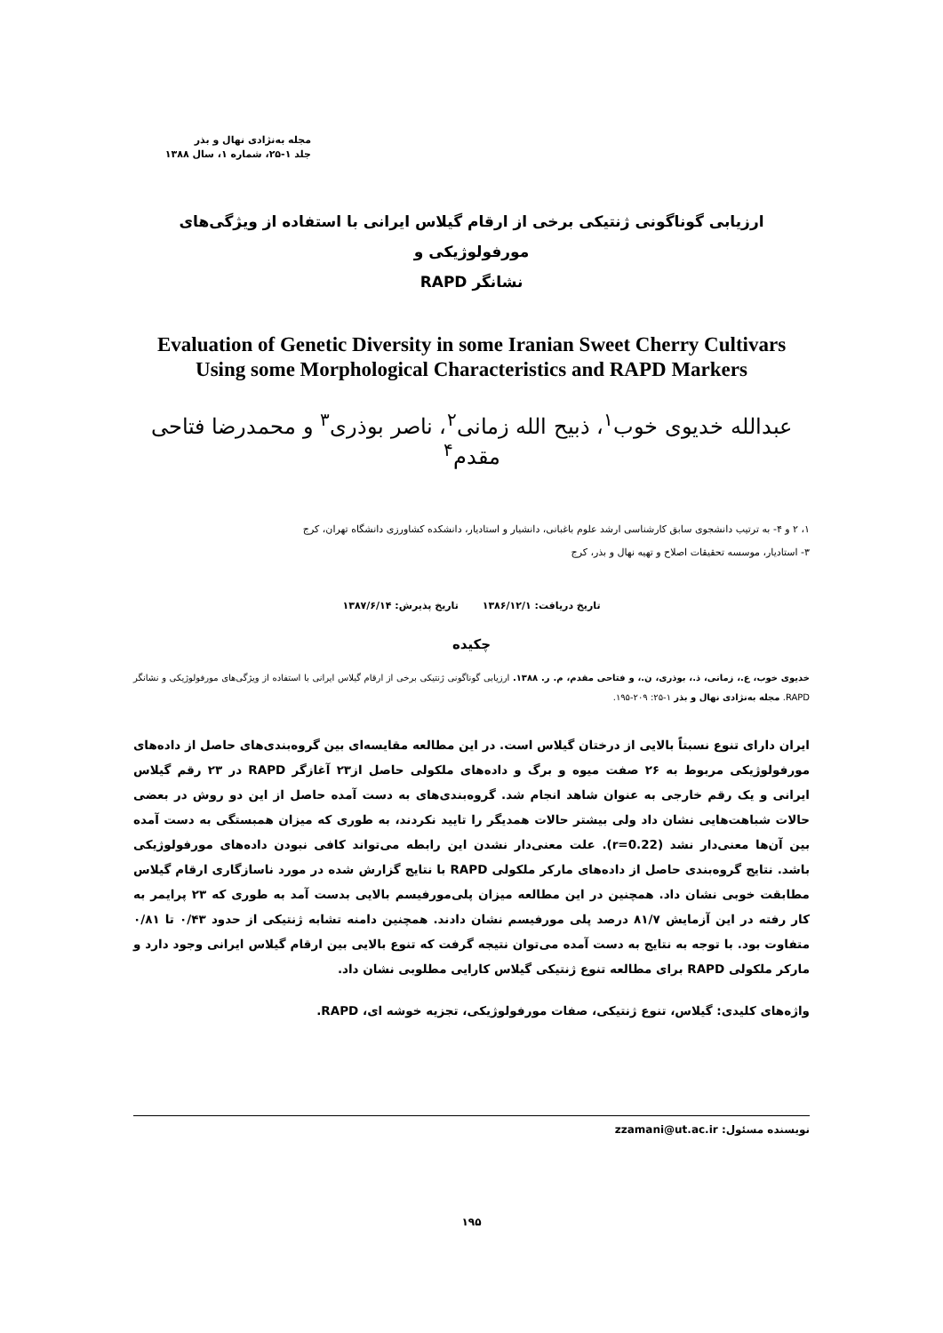مجله به‌نژادی نهال و بذر
جلد ۱-۲۵، شماره ۱، سال ۱۳۸۸
ارزیابی گوناگونی ژنتیکی برخی از ارقام گیلاس ایرانی با استفاده از ویژگی‌های مورفولوژیکی و
نشانگر RAPD
Evaluation of Genetic Diversity in some Iranian Sweet Cherry Cultivars
Using some Morphological Characteristics and RAPD Markers
عبدالله خدیوی خوب<sup>۱</sup>، ذبیح الله زمانی<sup>۲</sup>، ناصر بوذری<sup>۳</sup> و محمدرضا فتاحی مقدم<sup>۴</sup>
۱، ۲ و ۴- به ترتیب دانشجوی سابق کارشناسی ارشد علوم باغبانی، دانشیار و استادیار، دانشکده کشاورزی دانشگاه تهران، کرج
۳- استادیار، موسسه تحقیقات اصلاح و تهیه نهال و بذر، کرج
تاریخ دریافت: ۱۳۸۶/۱۲/۱ تاریخ پذیرش: ۱۳۸۷/۶/۱۴
چکیده
خدیوی خوب، ع.، زمانی، ذ.، بوذری، ن.، و فتاحی مقدم، م. ر. ۱۳۸۸. ارزیابی گوناگونی ژنتیکی برخی از ارقام گیلاس ایرانی با استفاده از ویژگی‌های مورفولوژیکی و نشانگر RAPD. مجله به‌نژادی نهال و بذر ۱-۲۵: ۲۰۹-۱۹۵.
ایران دارای تنوع نسبتاً بالایی از درختان گیلاس است. در این مطالعه مقایسه‌ای بین گروه‌بندی‌های حاصل از داده‌های مورفولوژیکی مربوط به ۲۶ صفت میوه و برگ و داده‌های ملکولی حاصل از۲۳ آغازگر RAPD در ۲۳ رقم گیلاس ایرانی و یک رقم خارجی به عنوان شاهد انجام شد. گروه‌بندی‌های به دست آمده حاصل از این دو روش در بعضی حالات شباهت‌هایی نشان داد ولی بیشتر حالات همدیگر را تایید نکردند، به طوری که میزان همبستگی به دست آمده بین آن‌ها معنی‌دار نشد (r=0.22). علت معنی‌دار نشدن این رابطه می‌تواند کافی نبودن داده‌های مورفولوژیکی باشد. نتایج گروه‌بندی حاصل از داده‌های مارکر ملکولی RAPD با نتایج گزارش شده در مورد ناسازگاری ارقام گیلاس مطابقت خوبی نشان داد. همچنین در این مطالعه میزان پلی‌مورفیسم بالایی بدست آمد به طوری که ۲۳ پرایمر به کار رفته در این آزمایش ۸۱/۷ درصد پلی مورفیسم نشان دادند. همچنین دامنه تشابه ژنتیکی از حدود ۰/۴۳ تا ۰/۸۱ متفاوت بود. با توجه به نتایج به دست آمده می‌توان نتیجه گرفت که تنوع بالایی بین ارقام گیلاس ایرانی وجود دارد و مارکر ملکولی RAPD برای مطالعه تنوع ژنتیکی گیلاس کارایی مطلوبی نشان داد.
واژه‌های کلیدی: گیلاس، تنوع ژنتیکی، صفات مورفولوژیکی، تجزیه خوشه ای، RAPD.
نویسنده مسئول: zzamani@ut.ac.ir
۱۹۵